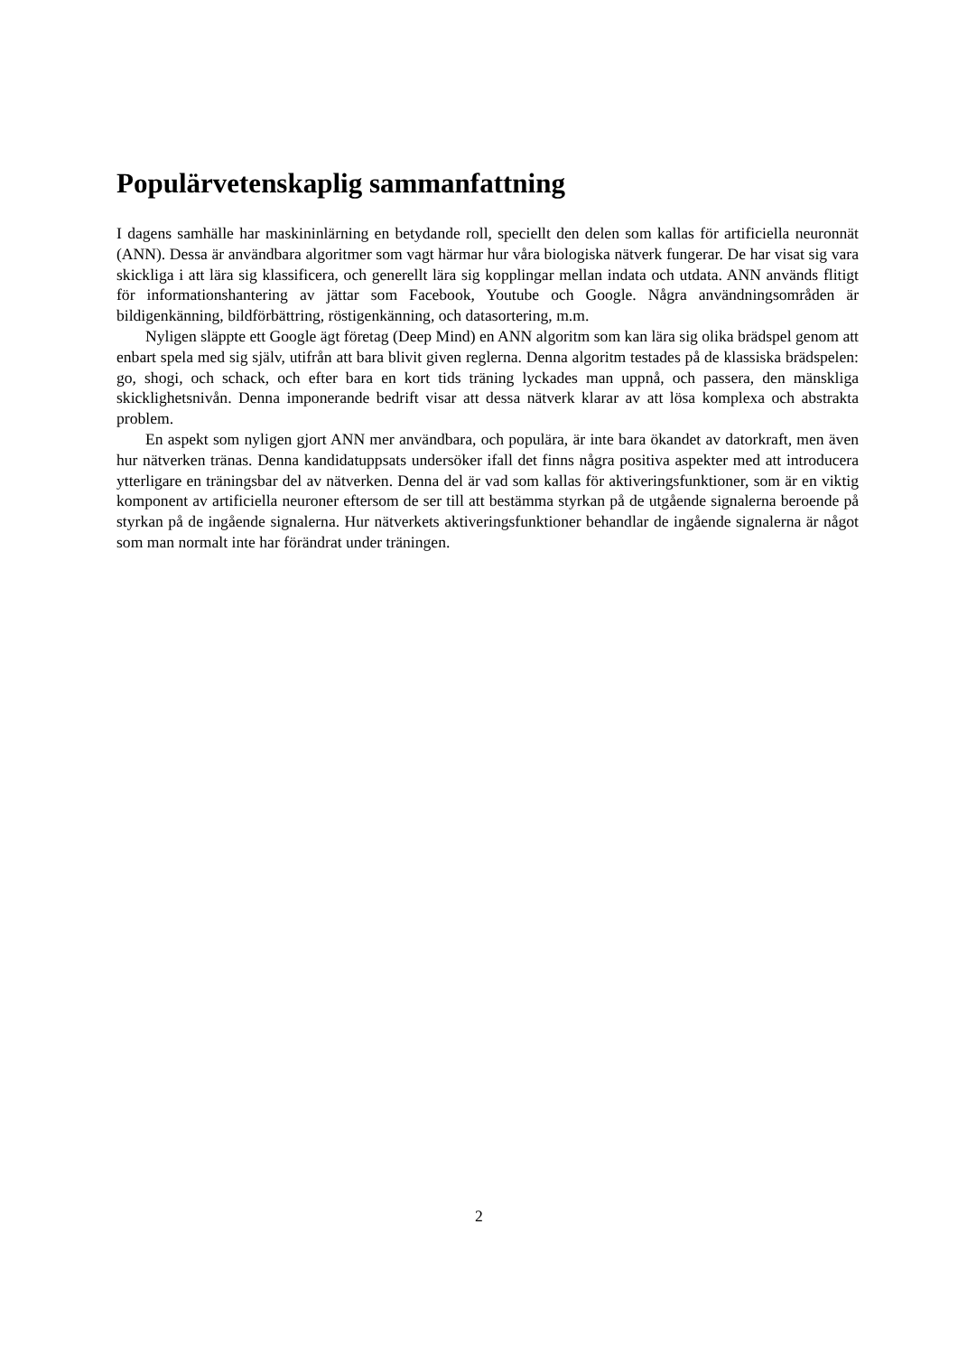Populärvetenskaplig sammanfattning
I dagens samhälle har maskininlärning en betydande roll, speciellt den delen som kallas för artificiella neuronnät (ANN). Dessa är användbara algoritmer som vagt härmar hur våra biologiska nätverk fungerar. De har visat sig vara skickliga i att lära sig klassificera, och generellt lära sig kopplingar mellan indata och utdata. ANN används flitigt för informationshantering av jättar som Facebook, Youtube och Google. Några användningsområden är bildigenkänning, bildförbättring, röstigenkänning, och datasortering, m.m.
Nyligen släppte ett Google ägt företag (Deep Mind) en ANN algoritm som kan lära sig olika brädspel genom att enbart spela med sig själv, utifrån att bara blivit given reglerna. Denna algoritm testades på de klassiska brädspelen: go, shogi, och schack, och efter bara en kort tids träning lyckades man uppnå, och passera, den mänskliga skicklighetsnivån. Denna imponerande bedrift visar att dessa nätverk klarar av att lösa komplexa och abstrakta problem.
En aspekt som nyligen gjort ANN mer användbara, och populära, är inte bara ökandet av datorkraft, men även hur nätverken tränas. Denna kandidatuppsats undersöker ifall det finns några positiva aspekter med att introducera ytterligare en träningsbar del av nätverken. Denna del är vad som kallas för aktiveringsfunktioner, som är en viktig komponent av artificiella neuroner eftersom de ser till att bestämma styrkan på de utgående signalerna beroende på styrkan på de ingående signalerna. Hur nätverkets aktiveringsfunktioner behandlar de ingående signalerna är något som man normalt inte har förändrat under träningen.
2